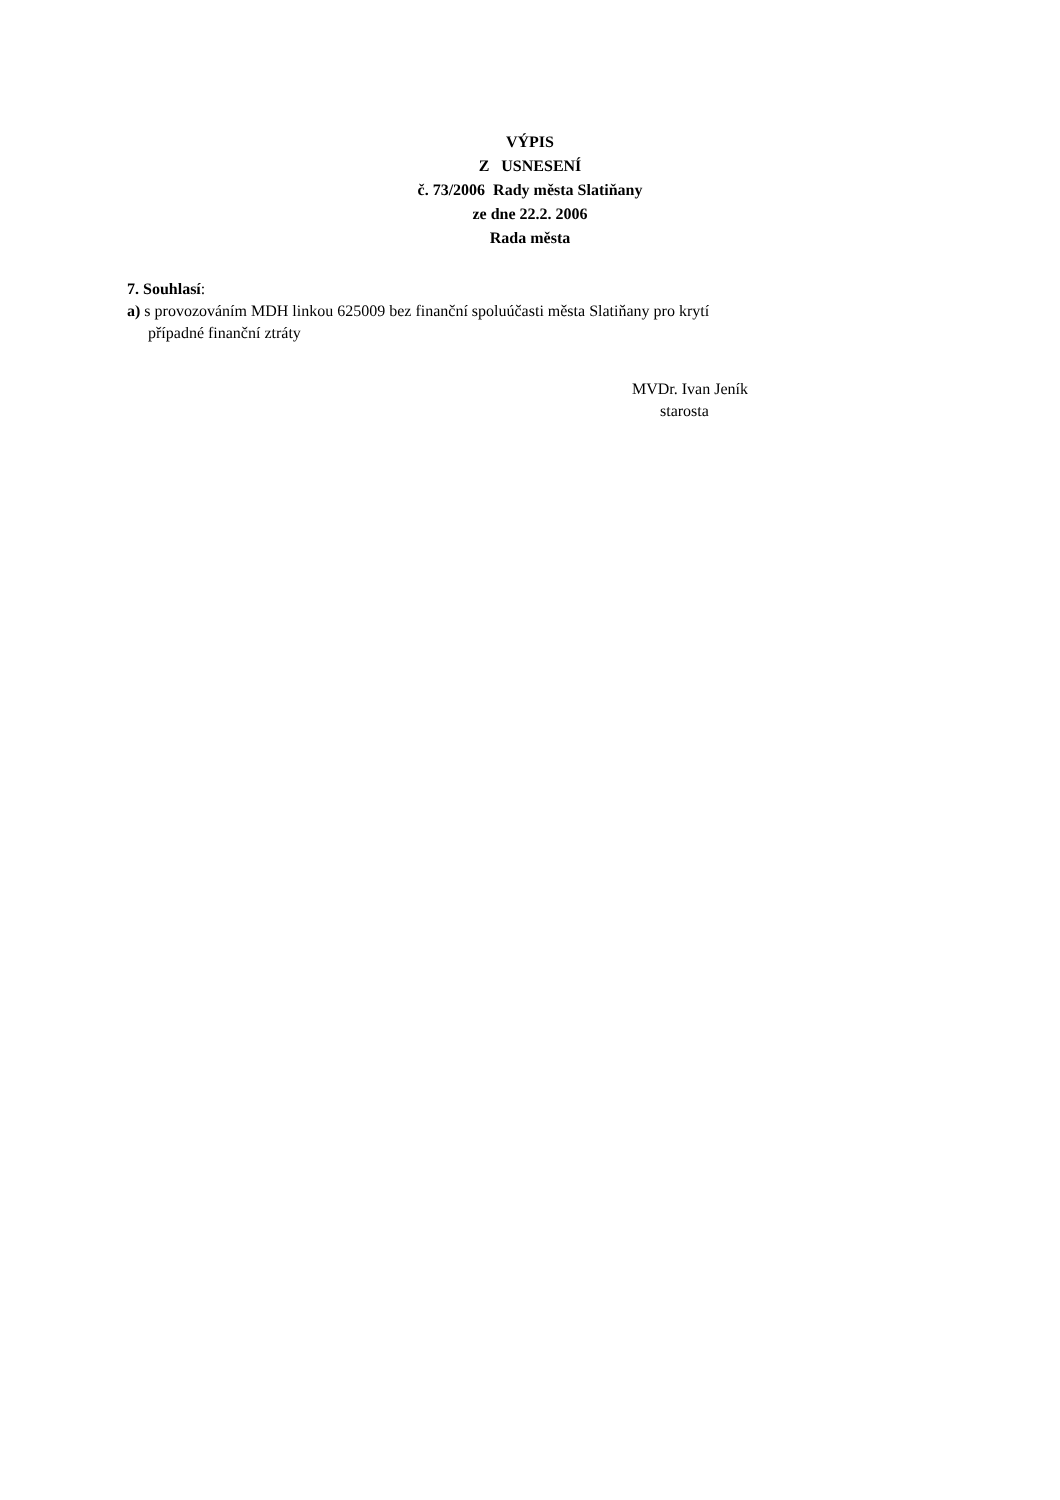VÝPIS
Z USNESENÍ
č. 73/2006 Rady města Slatiňany
ze dne 22.2. 2006
Rada města
7. Souhlasí:
a) s provozováním MDH linkou 625009 bez finanční spoluúčasti města Slatiňany pro krytí
případné finanční ztráty
MVDr. Ivan Jeník
starosta